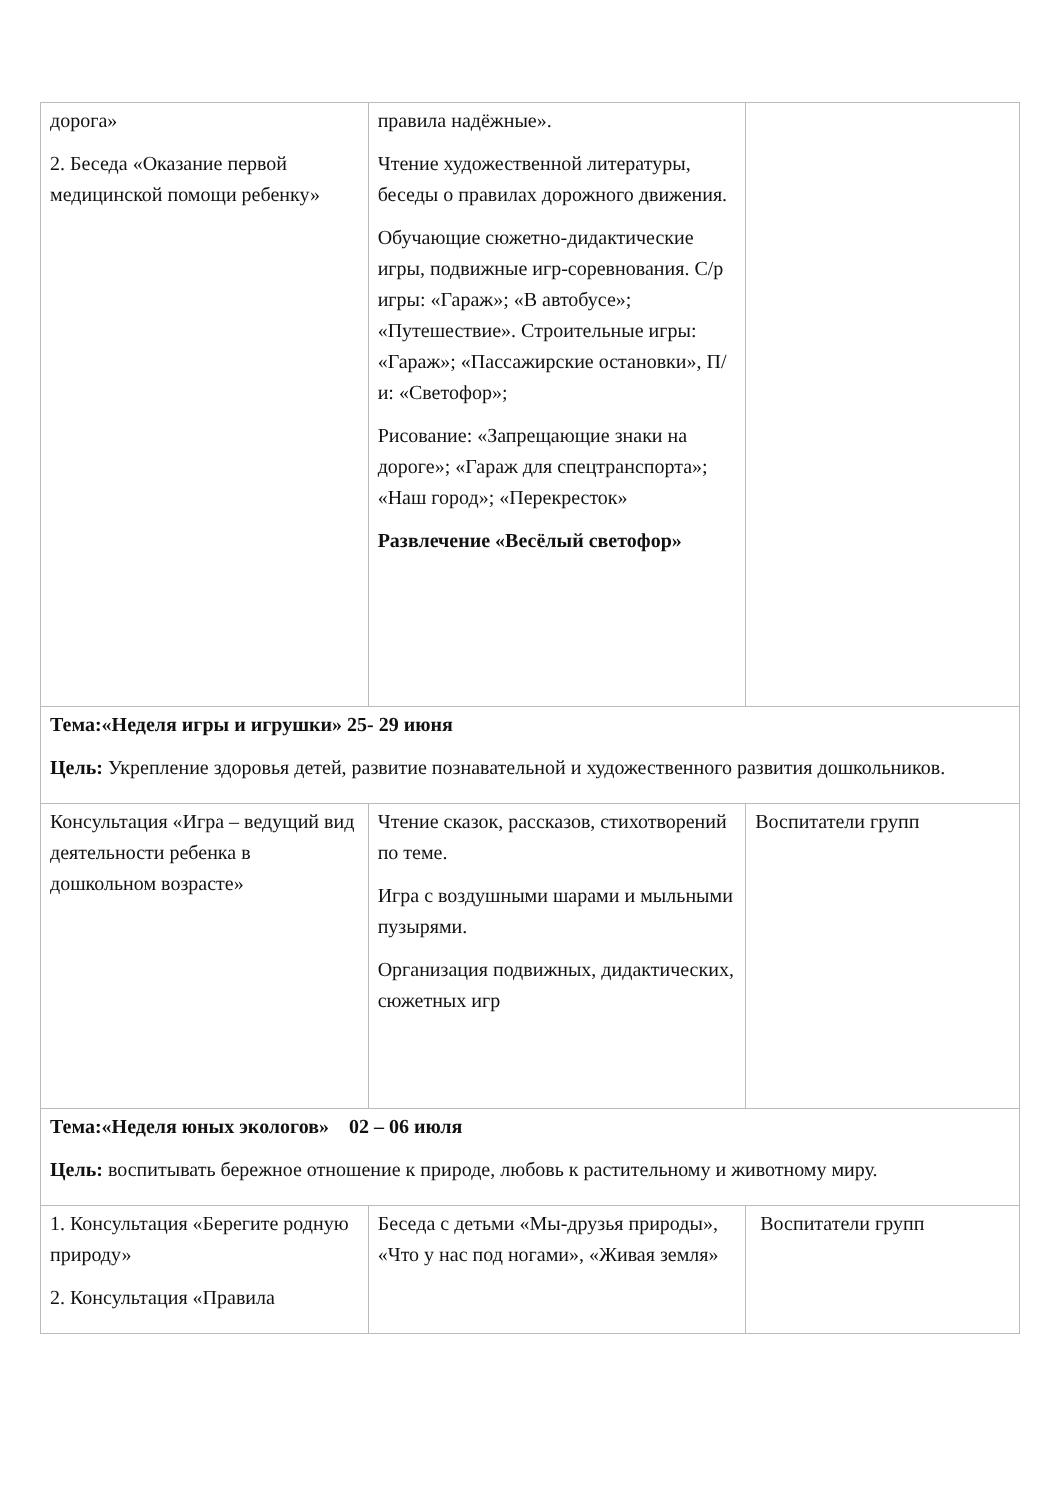| дорога» 2. Беседа «Оказание первой медицинской помощи ребенку» | правила надёжные». Чтение художественной литературы, беседы о правилах дорожного движения. Обучающие сюжетно-дидактические игры, подвижные игр-соревнования. С/р игры: «Гараж»; «В автобусе»; «Путешествие». Строительные игры: «Гараж»; «Пассажирские остановки», П/и: «Светофор»; Рисование: «Запрещающие знаки на дороге»; «Гараж для спецтранспорта»; «Наш город»; «Перекресток» Развлечение «Весёлый светофор» | |
| Тема:«Неделя игры и игрушки» 25- 29 июня Цель: Укрепление здоровья детей, развитие познавательной и художественного развития дошкольников. | | |
| Консультация «Игра – ведущий вид деятельности ребенка в дошкольном возрасте» | Чтение сказок, рассказов, стихотворений по теме. Игра с воздушными шарами и мыльными пузырями. Организация подвижных, дидактических, сюжетных игр | Воспитатели групп |
| Тема:«Неделя юных экологов» 02 – 06 июля Цель: воспитывать бережное отношение к природе, любовь к растительному и животному миру. | | |
| 1. Консультация «Берегите родную природу» 2. Консультация «Правила | Беседа с детьми «Мы-друзья природы», «Что у нас под ногами», «Живая земля» | Воспитатели групп |